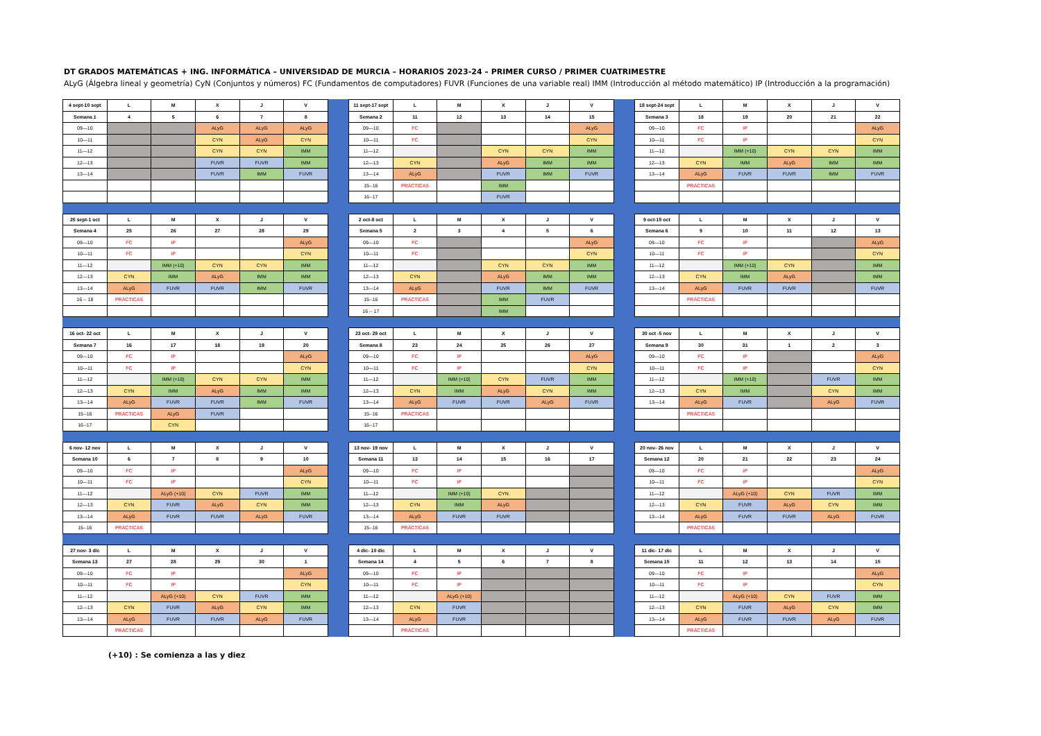DT GRADOS MATEMÁTICAS + ING. INFORMÁTICA – UNIVERSIDAD DE MURCIA – HORARIOS 2023-24 – PRIMER CURSO / PRIMER CUATRIMESTRE
ALyG (Álgebra lineal y geometría) CyN (Conjuntos y números) FC (Fundamentos de computadores) FUVR (Funciones de una variable real) IMM (Introducción al método matemático) IP (Introducción a la programación)
| 4 sept-10 sept | L | M | X | J | V |
| --- | --- | --- | --- | --- | --- |
| Semana 1 | 4 | 5 | 6 | 7 | 8 |
| 09—10 | | | ALyG | ALyG | ALyG |
| 10—11 | | | CYN | ALyG | CYN |
| 11—12 | | | CYN | CYN | IMM |
| 12—13 | | | FUVR | FUVR | IMM |
| 13—14 | | | FUVR | IMM | FUVR |
| 11 sept-17 sept | L | M | X | J | V |
| --- | --- | --- | --- | --- | --- |
| Semana 2 | 11 | 12 | 13 | 14 | 15 |
| 09—10 | FC | | | | ALyG |
| 10—11 | FC | | | | CYN |
| 11—12 | | | CYN | CYN | IMM |
| 12—13 | CYN | | ALyG | IMM | IMM |
| 13—14 | ALyG | | FUVR | IMM | FUVR |
| 15--16 | PRÁCTICAS | | IMM | | |
| 16--17 | | | FUVR | | |
| 18 sept-24 sept | L | M | X | J | V |
| --- | --- | --- | --- | --- | --- |
| Semana 3 | 18 | 19 | 20 | 21 | 22 |
| 09—10 | FC | IP | | | ALyG |
| 10—11 | FC | IP | | | CYN |
| 11—12 | | IMM (+10) | CYN | CYN | IMM |
| 12—13 | CYN | IMM | ALyG | IMM | IMM |
| 13—14 | ALyG | FUVR | FUVR | IMM | FUVR |
| | PRÁCTICAS | | | | |
| 25 sept-1 oct | L | M | X | J | V |
| --- | --- | --- | --- | --- | --- |
| Semana 4 | 25 | 26 | 27 | 28 | 29 |
| 09—10 | FC | IP | | | ALyG |
| 10—11 | FC | IP | | | CYN |
| 11—12 | | IMM (+10) | CYN | CYN | IMM |
| 12—13 | CYN | IMM | ALyG | IMM | IMM |
| 13—14 | ALyG | FUVR | FUVR | IMM | FUVR |
| 16 -- 18 | PRÁCTICAS | | | | |
| 2 oct-8 oct | L | M | X | J | V |
| --- | --- | --- | --- | --- | --- |
| Semana 5 | 2 | 3 | 4 | 5 | 6 |
| 09—10 | FC | | | | ALyG |
| 10—11 | FC | | | | CYN |
| 11—12 | | | CYN | CYN | IMM |
| 12—13 | CYN | | ALyG | IMM | IMM |
| 13—14 | ALyG | | FUVR | IMM | FUVR |
| 15--16 | PRÁCTICAS | | IMM | FUVR | |
| 16 -- 17 | | | IMM | | |
| 9 oct-15 oct | L | M | X | J | V |
| --- | --- | --- | --- | --- | --- |
| Semana 6 | 9 | 10 | 11 | 12 | 13 |
| 09—10 | FC | IP | | | ALyG |
| 10—11 | FC | IP | | | CYN |
| 11—12 | | IMM (+10) | CYN | | IMM |
| 12—13 | CYN | IMM | ALyG | | IMM |
| 13—14 | ALyG | FUVR | FUVR | | FUVR |
| | PRÁCTICAS | | | | |
| 16 oct- 22 oct | L | M | X | J | V |
| --- | --- | --- | --- | --- | --- |
| Semana 7 | 16 | 17 | 18 | 19 | 20 |
| 09—10 | FC | IP | | | ALyG |
| 10—11 | FC | IP | | | CYN |
| 11—12 | | IMM (+10) | CYN | CYN | IMM |
| 12—13 | CYN | IMM | ALyG | IMM | IMM |
| 13—14 | ALyG | FUVR | FUVR | IMM | FUVR |
| 15--16 | PRÁCTICAS | ALyG | FUVR | | |
| 16--17 | | CYN | | | |
| 23 oct- 29 oct | L | M | X | J | V |
| --- | --- | --- | --- | --- | --- |
| Semana 8 | 23 | 24 | 25 | 26 | 27 |
| 09—10 | FC | IP | | | ALyG |
| 10—11 | FC | IP | | | CYN |
| 11—12 | | IMM (+10) | CYN | FUVR | IMM |
| 12—13 | CYN | IMM | ALyG | CYN | IMM |
| 13—14 | ALyG | FUVR | FUVR | ALyG | FUVR |
| 15--16 | PRÁCTICAS | | | | |
| 16--17 | | | | | |
| 30 oct -5 nov | L | M | X | J | V |
| --- | --- | --- | --- | --- | --- |
| Semana 9 | 30 | 31 | 1 | 2 | 3 |
| 09—10 | FC | IP | | | ALyG |
| 10—11 | FC | IP | | | CYN |
| 11—12 | | IMM (+10) | | FUVR | IMM |
| 12—13 | CYN | IMM | | CYN | IMM |
| 13—14 | ALyG | FUVR | | ALyG | FUVR |
| | PRÁCTICAS | | | | |
| 6 nov- 12 nov | L | M | X | J | V |
| --- | --- | --- | --- | --- | --- |
| Semana 10 | 6 | 7 | 8 | 9 | 10 |
| 09—10 | FC | IP | | | ALyG |
| 10—11 | FC | IP | | | CYN |
| 11—12 | | ALyG (+10) | CYN | FUVR | IMM |
| 12—13 | CYN | FUVR | ALyG | CYN | IMM |
| 13—14 | ALyG | FUVR | FUVR | ALyG | FUVR |
| 15--16 | PRÁCTICAS | | | | |
| 13 nov- 19 nov | L | M | X | J | V |
| --- | --- | --- | --- | --- | --- |
| Semana 11 | 13 | 14 | 15 | 16 | 17 |
| 09—10 | FC | IP | | | |
| 10—11 | FC | IP | | | |
| 11—12 | | IMM (+10) | CYN | | |
| 12—13 | CYN | IMM | ALyG | | |
| 13—14 | ALyG | FUVR | FUVR | | |
| 15--16 | PRÁCTICAS | | | | |
| 20 nov- 26 nov | L | M | X | J | V |
| --- | --- | --- | --- | --- | --- |
| Semana 12 | 20 | 21 | 22 | 23 | 24 |
| 09—10 | FC | IP | | | ALyG |
| 10—11 | FC | IP | | | CYN |
| 11—12 | | ALyG (+10) | CYN | FUVR | IMM |
| 12—13 | CYN | FUVR | ALyG | CYN | IMM |
| 13—14 | ALyG | FUVR | FUVR | ALyG | FUVR |
| | PRÁCTICAS | | | | |
| 27 nov- 3 dic | L | M | X | J | V |
| --- | --- | --- | --- | --- | --- |
| Semana 13 | 27 | 28 | 29 | 30 | 1 |
| 09—10 | FC | IP | | | ALyG |
| 10—11 | FC | IP | | | CYN |
| 11—12 | | ALyG (+10) | CYN | FUVR | IMM |
| 12—13 | CYN | FUVR | ALyG | CYN | IMM |
| 13—14 | ALyG | FUVR | FUVR | ALyG | FUVR |
| | PRÁCTICAS | | | | |
| 4 dic- 10 dic | L | M | X | J | V |
| --- | --- | --- | --- | --- | --- |
| Semana 14 | 4 | 5 | 6 | 7 | 8 |
| 09—10 | FC | IP | | | |
| 10—11 | FC | IP | | | |
| 11—12 | | ALyG (+10) | | | |
| 12—13 | CYN | FUVR | | | |
| 13—14 | ALyG | FUVR | | | |
| | PRÁCTICAS | | | | |
| 11 dic- 17 dic | L | M | X | J | V |
| --- | --- | --- | --- | --- | --- |
| Semana 15 | 11 | 12 | 13 | 14 | 15 |
| 09—10 | FC | IP | | | ALyG |
| 10—11 | FC | IP | | | CYN |
| 11—12 | | ALyG (+10) | CYN | FUVR | IMM |
| 12—13 | CYN | FUVR | ALyG | CYN | IMM |
| 13—14 | ALyG | FUVR | FUVR | ALyG | FUVR |
| | PRÁCTICAS | | | | |
(+10) : Se comienza a las y diez